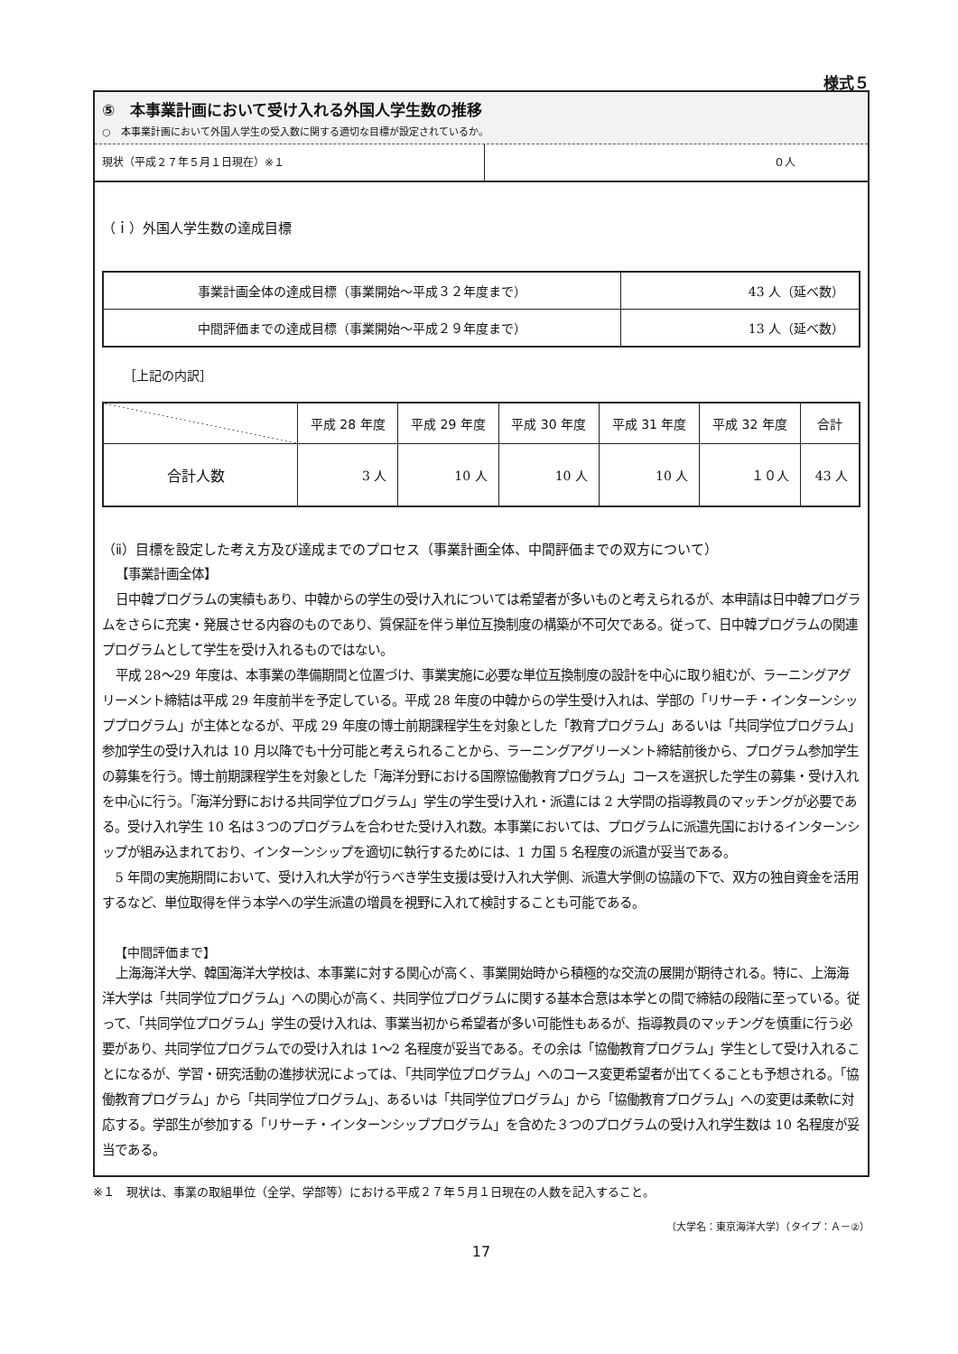様式５
⑤　本事業計画において受け入れる外国人学生数の推移
○　本事業計画において外国人学生の受入数に関する適切な目標が設定されているか。
現状（平成２７年５月１日現在）※１ ０人
（ｉ）外国人学生数の達成目標
| 事業計画全体の達成目標（事業開始～平成３２年度まで） | 43 人（延べ数） |
| 中間評価までの達成目標（事業開始～平成２９年度まで） | 13 人（延べ数） |
［上記の内訳］
| | 平成 28 年度 | 平成 29 年度 | 平成 30 年度 | 平成 31 年度 | 平成 32 年度 | 合計 |
| --- | --- | --- | --- | --- | --- | --- |
| 合計人数 | 3 人 | 10 人 | 10 人 | 10 人 | １０人 | 43 人 |
（ⅱ）目標を設定した考え方及び達成までのプロセス（事業計画全体、中間評価までの双方について）
【事業計画全体】
日中韓プログラムの実績もあり、中韓からの学生の受け入れについては希望者が多いものと考えられるが、本申請は日中韓プログラムをさらに充実・発展させる内容のものであり、質保証を伴う単位互換制度の構築が不可欠である。従って、日中韓プログラムの関連プログラムとして学生を受け入れるものではない。
平成 28～29 年度は、本事業の準備期間と位置づけ、事業実施に必要な単位互換制度の設計を中心に取り組むが、ラーニングアグリーメント締結は平成 29 年度前半を予定している。平成 28 年度の中韓からの学生受け入れは、学部の「リサーチ・インターンシッププログラム」が主体となるが、平成 29 年度の博士前期課程学生を対象とした「教育プログラム」あるいは「共同学位プログラム」参加学生の受け入れは 10 月以降でも十分可能と考えられることから、ラーニングアグリーメント締結前後から、プログラム参加学生の募集を行う。博士前期課程学生を対象とした「海洋分野における国際協働教育プログラム」コースを選択した学生の募集・受け入れを中心に行う。「海洋分野における共同学位プログラム」学生の学生受け入れ・派遣には 2 大学間の指導教員のマッチングが必要である。受け入れ学生 10 名は３つのプログラムを合わせた受け入れ数。本事業においては、プログラムに派遣先国におけるインターンシップが組み込まれており、インターンシップを適切に執行するためには、1 カ国 5 名程度の派遣が妥当である。
5 年間の実施期間において、受け入れ大学が行うべき学生支援は受け入れ大学側、派遣大学側の協議の下で、双方の独自資金を活用するなど、単位取得を伴う本学への学生派遣の増員を視野に入れて検討することも可能である。
【中間評価まで】
上海海洋大学、韓国海洋大学校は、本事業に対する関心が高く、事業開始時から積極的な交流の展開が期待される。特に、上海海洋大学は「共同学位プログラム」への関心が高く、共同学位プログラムに関する基本合意は本学との間で締結の段階に至っている。従って、「共同学位プログラム」学生の受け入れは、事業当初から希望者が多い可能性もあるが、指導教員のマッチングを慎重に行う必要があり、共同学位プログラムでの受け入れは 1～2 名程度が妥当である。その余は「協働教育プログラム」学生として受け入れることになるが、学習・研究活動の進捗状況によっては、「共同学位プログラム」へのコース変更希望者が出てくることも予想される。「協働教育プログラム」から「共同学位プログラム」、あるいは「共同学位プログラム」から「協働教育プログラム」への変更は柔軟に対応する。学部生が参加する「リサーチ・インターンシッププログラム」を含めた３つのプログラムの受け入れ学生数は 10 名程度が妥当である。
※１　現状は、事業の取組単位（全学、学部等）における平成２７年５月１日現在の人数を記入すること。
（大学名：東京海洋大学）（タイプ：Ａ－②）
17